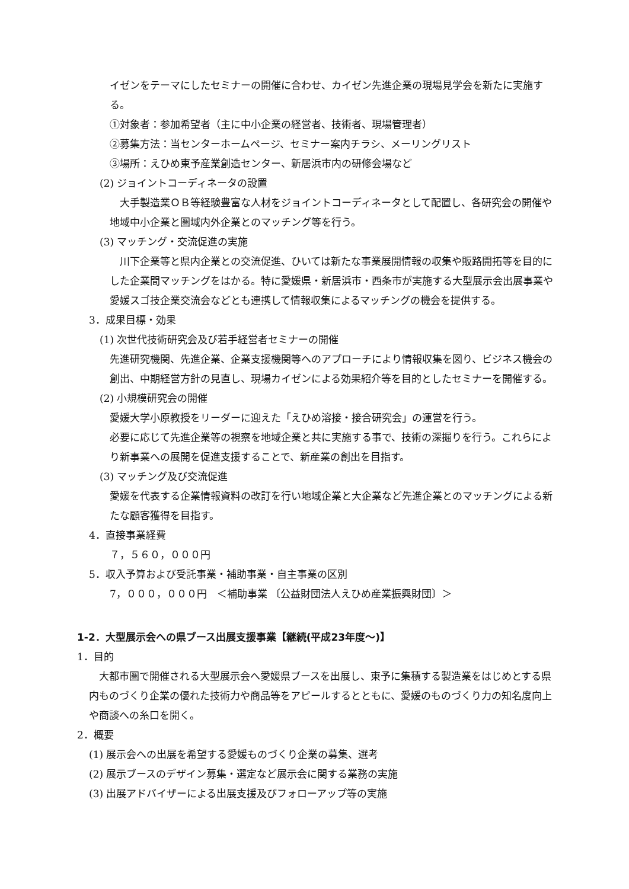イゼンをテーマにしたセミナーの開催に合わせ、カイゼン先進企業の現場見学会を新たに実施する。
①対象者：参加希望者（主に中小企業の経営者、技術者、現場管理者）
②募集方法：当センターホームページ、セミナー案内チラシ、メーリングリスト
③場所：えひめ東予産業創造センター、新居浜市内の研修会場など
(2) ジョイントコーディネータの設置
　大手製造業ＯＢ等経験豊富な人材をジョイントコーディネータとして配置し、各研究会の開催や地域中小企業と圏域内外企業とのマッチング等を行う。
(3) マッチング・交流促進の実施
　川下企業等と県内企業との交流促進、ひいては新たな事業展開情報の収集や販路開拓等を目的にした企業間マッチングをはかる。特に愛媛県・新居浜市・西条市が実施する大型展示会出展事業や愛媛スゴ技企業交流会などとも連携して情報収集によるマッチングの機会を提供する。
3．成果目標・効果
(1) 次世代技術研究会及び若手経営者セミナーの開催
先進研究機関、先進企業、企業支援機関等へのアプローチにより情報収集を図り、ビジネス機会の創出、中期経営方針の見直し、現場カイゼンによる効果紹介等を目的としたセミナーを開催する。
(2) 小規模研究会の開催
愛媛大学小原教授をリーダーに迎えた「えひめ溶接・接合研究会」の運営を行う。
必要に応じて先進企業等の視察を地域企業と共に実施する事で、技術の深掘りを行う。これらにより新事業への展開を促進支援することで、新産業の創出を目指す。
(3) マッチング及び交流促進
愛媛を代表する企業情報資料の改訂を行い地域企業と大企業など先進企業とのマッチングによる新たな顧客獲得を目指す。
4．直接事業経費
７，５６０，０００円
5．収入予算および受託事業・補助事業・自主事業の区別
7，０００，０００円　＜補助事業 〔公益財団法人えひめ産業振興財団〕＞
1-2．大型展示会への県ブース出展支援事業【継続(平成23年度～)】
1．目的
　大都市圏で開催される大型展示会へ愛媛県ブースを出展し、東予に集積する製造業をはじめとする県内ものづくり企業の優れた技術力や商品等をアピールするとともに、愛媛のものづくり力の知名度向上や商談への糸口を開く。
2．概要
(1) 展示会への出展を希望する愛媛ものづくり企業の募集、選考
(2) 展示ブースのデザイン募集・選定など展示会に関する業務の実施
(3) 出展アドバイザーによる出展支援及びフォローアップ等の実施